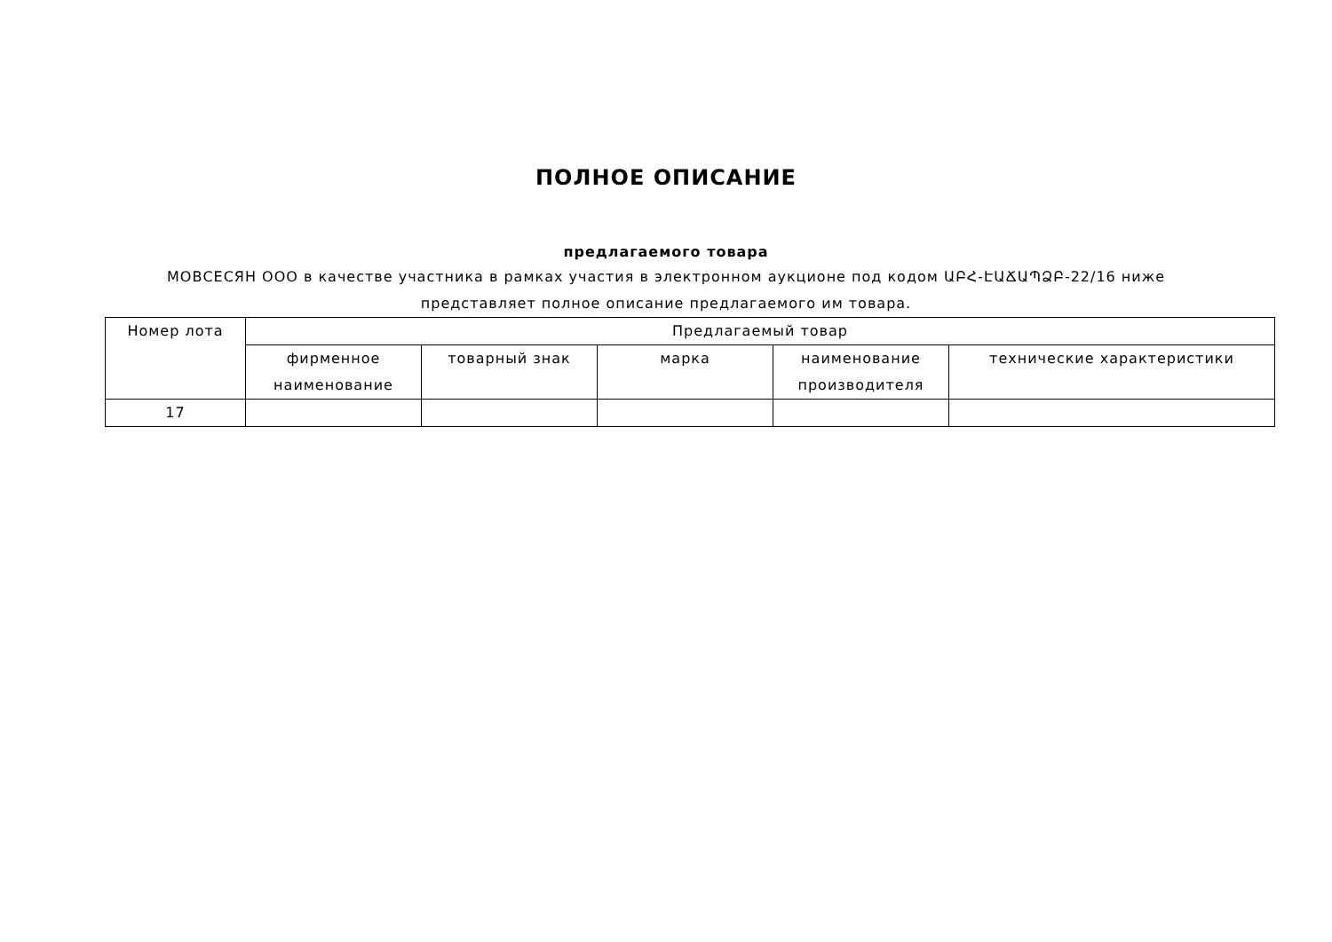ПОЛНОЕ ОПИСАНИЕ
предлагаемого товара
МОВСЕСЯН ООО в качестве участника в рамках участия в электронном аукционе под кодом ԱԲՀ-ԷԱՃԱՊՁԲ-22/16 ниже
представляет полное описание предлагаемого им товара.
| Номер лота | Предлагаемый товар | | | | |
| --- | --- | --- | --- | --- | --- |
| | фирменное наименование | товарный знак | марка | наименование производителя | технические характеристики |
| 17 | | | | | |